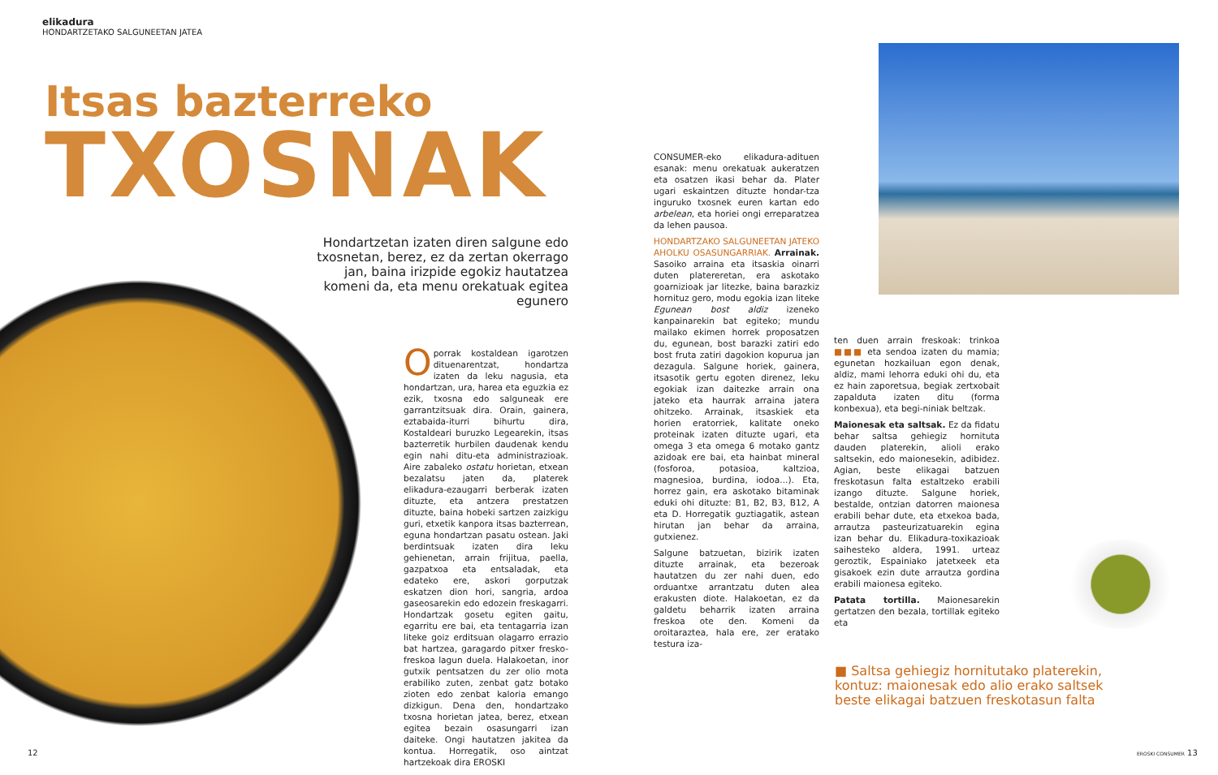elikadura
HONDARTZETAKO SALGUNEETAN JATEA
Itsas bazterreko
TXOSNAK
Hondartzetan izaten diren salgune edo txosnetan, berez, ez da zertan okerrago jan, baina irizpide egokiz hautatzea komeni da, eta menu orekatuak egitea egunero
Oporrak kostaldean igarotzen dituenarentzat, hondartza izaten da leku nagusia, eta hondartzan, ura, harea eta eguzkia ez ezik, txosna edo salguneak ere garrantzitsuak dira. Orain, gainera, eztabaida-iturri bihurtu dira, Kostaldeari buruzko Legearekin, itsas bazterretik hurbilen daudenak kendu egin nahi ditu-eta administrazioak. Aire zabaleko ostatu horietan, etxean bezalatsu jaten da, platerek elikadura-ezaugarri berberak izaten dituzte, eta antzera prestatzen dituzte, baina hobeki sartzen zaizkigu guri, etxetik kanpora itsas bazterrean, eguna hondartzan pasatu ostean. Jaki berdintsuak izaten dira leku gehienetan, arrain frijitua, paella, gazpatxoa eta entsaladak, eta edateko ere, askori gorputzak eskatzen dion hori, sangria, ardoa gaseosarekin edo edozein freskagarri. Hondartzak gosetu egiten gaitu, egarritu ere bai, eta tentagarria izan liteke goiz erditsuan olagarro errazio bat hartzea, garagardo pitxer fresko-freskoa lagun duela. Halakoetan, inor gutxik pentsatzen du zer olio mota erabiliko zuten, zenbat gatz botako zioten edo zenbat kaloria emango dizkigun. Dena den, hondartzako txosna horietan jatea, berez, etxean egitea bezain osasungarri izan daiteke. Ongi hautatzen jakitea da kontua. Horregatik, oso aintzat hartzekoak dira EROSKI
CONSUMER-eko elikadura-adituen esanak: menu orekatuak aukeratzen eta osatzen ikasi behar da. Plater ugari eskaintzen dituzte hondar-tza inguruko txosnek euren kartan edo arbelean, eta horiei ongi erreparatzea da lehen pausoa.
HONDARTZAKO SALGUNEETAN JATEKO AHOLKU OSASUNGARRIAK. Arrainak. Sasoiko arraina eta itsaskia oinarri duten platereretan, era askotako goarnizioak jar litezke, baina barazkiz hornituz gero, modu egokia izan liteke Egunean bost aldiz izeneko kanpainarekin bat egiteko; mundu mailako ekimen horrek proposatzen du, egunean, bost barazki zatiri edo bost fruta zatiri dagokion kopurua jan dezagula. Salgune horiek, gainera, itsasotik gertu egoten direnez, leku egokiak izan daitezke arrain ona jateko eta haurrak arraina jatera ohitzeko. Arrainak, itsaskiek eta horien eratorriek, kalitate oneko proteinak izaten dituzte ugari, eta omega 3 eta omega 6 motako gantz azidoak ere bai, eta hainbat mineral (fosforoa, potasioa, kaltzioa, magnesioa, burdina, iodoa...). Eta, horrez gain, era askotako bitaminak eduki ohi dituzte: B1, B2, B3, B12, A eta D. Horregatik guztiagatik, astean hirutan jan behar da arraina, gutxienez.
Salgune batzuetan, bizirik izaten dituzte arrainak, eta bezeroak hautatzen du zer nahi duen, edo orduantxe arrantzatu duten alea erakusten diote. Halakoetan, ez da galdetu beharrik izaten arraina freskoa ote den. Komeni da oroitaraztea, hala ere, zer eratako testura iza-
ten duen arrain freskoak: trinkoa ■■■ eta sendoa izaten du mamia; egunetan hozkailuan egon denak, aldiz, mami lehorra eduki ohi du, eta ez hain zaporetsua, begiak zertxobait zapalduta izaten ditu (forma konbexua), eta begi-niniak beltzak.
Maionesak eta saltsak. Ez da fidatu behar saltsa gehiegiz hornituta dauden platerekin, alioli erako saltsekin, edo maionesekin, adibidez. Agian, beste elikagai batzuen freskotasun falta estaltzeko erabili izango dituzte. Salgune horiek, bestalde, ontzian datorren maionesa erabili behar dute, eta etxekoa bada, arrautza pasteurizatuarekin egina izan behar du. Elikadura-toxikazioak saihesteko aldera, 1991. urteaz geroztik, Espainiako jatetxeek eta gisakoek ezin dute arrautza gordina erabili maionesa egiteko.
Patata tortilla. Maionesarekin gertatzen den bezala, tortillak egiteko eta
■ Saltsa gehiegiz hornitutako platerekin, kontuz: maionesak edo alio erako saltsek beste elikagai batzuen freskotasun falta
12 EROSKI CONSUMER 13